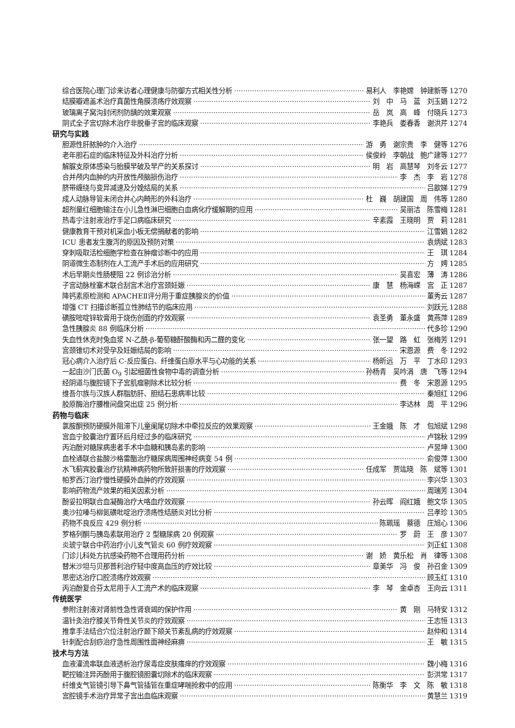综合医院心理门诊来访者心理健康与防御方式相关性分析 易利人　李艳嫦　钟建新等 1270
结膜瓣遮盖术治疗真菌性角膜溃疡疗效观察 刘　中　马　蓝　刘玉娟 1272
玻璃离子窝沟封闭剂防龋的效果观察 岳　岚　高　峰　付晓兵 1273
阴式全子宫切除术治疗非脱垂子宫的临床观察 李艳兵　娄春香　谢洪芹 1274
研究与实践
胆源性肝脓肿的介入治疗 游　勇　谢宗贵　李　健等 1276
老年胆石症的临床特征及外科治疗分析 侯俊岭　李朝战　鲍广建等 1277
解脲支原体感染与胎膜早破及早产的关系探讨 明　岩　高慧琴　刘冬云 1277
合并颅内血肿的内开放性颅脑损伤治疗 李　杰　李　岩 1278
脐带缠绕与变异减速及分娩结局的关系 吕歆娣 1279
成人动脉导管未闭合并心内畸形的外科治疗 杜　巍　胡建国　周　伟等 1280
超剂量红细胞输注在小儿急性淋巴细胞白血病化疗缓解期的应用 吴丽洁　陈雪梅 1281
热毒宁注射液治疗手足口病临床研究 辛素霞　王晓明　贾　莉 1281
健康教育干预对机采血小板无偿捐献者的影响 江雪娟 1282
ICU 患者发生腹泻的原因及预防对策 袁炳斌 1283
穿刺吸取活检细胞学检查在肿瘤诊断中的应用 王　琪 1284
阴道微生态制剂在人工流产手术后的应用研究 方　娉 1285
术后早期炎性肠梗阻 22 例诊治分析 吴喜宏　薄　涛 1286
子宫动脉栓塞术联合刮宫术治疗宫颈妊娠 康　慧　杨海嵘　宫　正 1287
降钙素原检测和 APACHEⅡ评分用于重症胰腺炎的价值 董秀云 1287
增强 CT 扫描诊断孤立性肺结节的临床应用 刘跃元 1288
磺胺嘧啶锌软膏用于烧伤创面的疗效观察 袁圣勇　董永盛　黄燕萍 1289
急性胰腺炎 88 例临床分析 代多珍 1290
失血性休克时兔血浆 N-乙酰-β-葡萄糖酐酸酶和丙二醛的变化 张一望　路　虹　张梅芳 1291
宫颈锥切术对受孕及妊娠结局的影响 宋恩源　费　冬 1292
冠心病介入治疗后 C-反应蛋白、纤维蛋白原水平与心功能的关系 杨昕远　万　平　丁水印 1293
一起由沙门氏菌 O<sub>9</sub> 引起细菌性食物中毒的调查分析 孙杨青　吴吟涓　唐　飞等 1294
经阴道与腹腔镜下子宫肌瘤剔除术比较分析 费　冬　宋恩源 1295
维吾尔族与汉族人群脂肪肝、胆结石患病率比较 秦旭红 1296
胶原酶治疗腰椎间盘突出症 25 例分析 李达林　周　平 1296
药物与临床
氯胺酮预防硬膜外阻滞下儿童阑尾切除术中牵拉反应的效果观察 王金娥　陈　才　包旭斌 1298
宫血宁胶囊治疗置环后月经过多的临床研究 卢锦秋 1299
丙泊酚对糖尿病患者手术中血糖和胰岛素的影响 卢昱坤 1300
血栓通联合盐酸沙格雷酯治疗糖尿病周围神经病变 54 例 俞俊萍 1300
水飞蓟宾胶囊治疗抗精神病药物所致肝损害的疗效观察 任成军　贾竑晓　陈　斌等 1301
帕罗西汀治疗慢性硬膜外血肿的疗效观察 李兴华 1303
影响药物流产效果的相关因素分析 周瑞芳 1304
酚妥拉明联合血凝酶治疗大咯血疗效观察 孙云晖　阎红娥　鲍文华 1305
奥沙拉嗪与柳氮磺吡啶治疗溃疡性结肠炎对比分析 吕孝珍 1305
药物不良反应 429 例分析 陈珮瑶　蔡德　庄旭心 1306
罗格列酮与胰岛素联用治疗 2 型糖尿病 20 例观察 罗　蔚　王　彦 1307
炎琥宁联合中药治疗小儿支气管炎 60 例疗效观察 刘正虹 1308
门诊儿科处方抗感染药物不合理用药分析 谢　娇　黄乐松　肖　律等 1308
替米沙坦与贝那普利治疗轻中度高血压的疗效比较 章美华　冯　俊　孙召金 1309
思密达治疗口腔溃疡疗效观察 顾玉红 1310
丙泊酚复合芬太尼用于人工流产术的临床观察 李　琴　金卓杏　王向云 1311
传统医学
参附注射液对肾前性急性肾衰竭的保护作用 黄　刚　马特安 1312
温针灸治疗膝关节骨性关节炎的疗效观察 王志恒 1313
推拿手法结合穴位注射治疗颞下颌关节紊乱病的疗效观察 赵仲和 1314
针刺配合刮痧治疗急性周围性面神经麻痹 王　敏 1315
技术与方法
血液灌流串联血液透析治疗尿毒症皮肤瘙痒的疗效观察 魏小梅 1316
靶控输注异丙酚用于腹腔镜胆囊切除术的临床观察 彭洪常 1317
纤维支气管镜引导下鼻气管插管在重症哮喘抢救中的应用 陈衡华　李　文　陈　敏 1318
宫腔镜手术治疗异常子宫出血临床观察 黄慧兰 1319